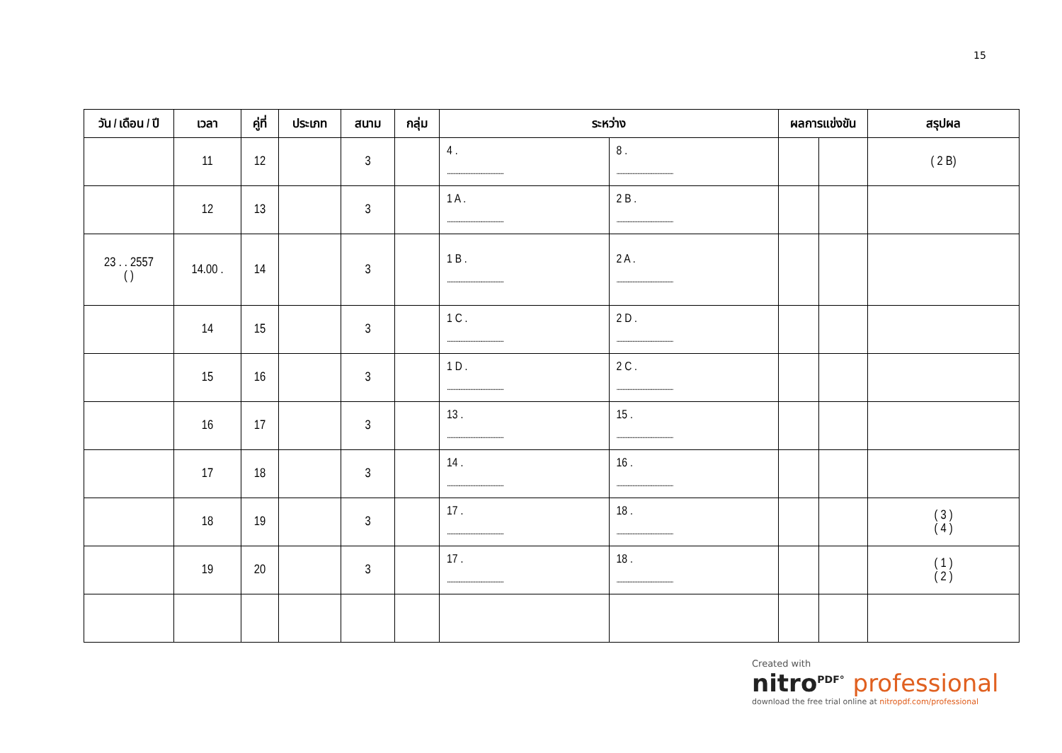15
| วัน / เดือน / ปี | เวลา | คู่ที่ | ประเภท | สนาม | กลุ่ม | ระหว่าง | | ผลการแข่งขัน | | สรุปผล |
| --- | --- | --- | --- | --- | --- | --- | --- | --- | --- | --- |
| | 11 | 12 | | 3 | | 4 . .............................................. | 8 . .............................................. | | | ( 2 B) |
| | 12 | 13 | | 3 | | 1 A . .............................................. | 2 B . .............................................. | | | |
| 23 . . 2557 ( ) | 14.00 . | 14 | | 3 | | 1 B . .............................................. | 2 A . .............................................. | | | |
| | 14 | 15 | | 3 | | 1 C . .............................................. | 2 D . .............................................. | | | |
| | 15 | 16 | | 3 | | 1 D . .............................................. | 2 C . .............................................. | | | |
| | 16 | 17 | | 3 | | 13 . .............................................. | 15 . .............................................. | | | |
| | 17 | 18 | | 3 | | 14 . .............................................. | 16 . .............................................. | | | |
| | 18 | 19 | | 3 | | 17 . .............................................. | 18 . .............................................. | | | ( 3 ) ( 4 ) |
| | 19 | 20 | | 3 | | 17 . .............................................. | 18 . .............................................. | | | ( 1 ) ( 2 ) |
Created with
nitro<sup>PDF°</sup> professional
download the free trial online at nitropdf.com/professional